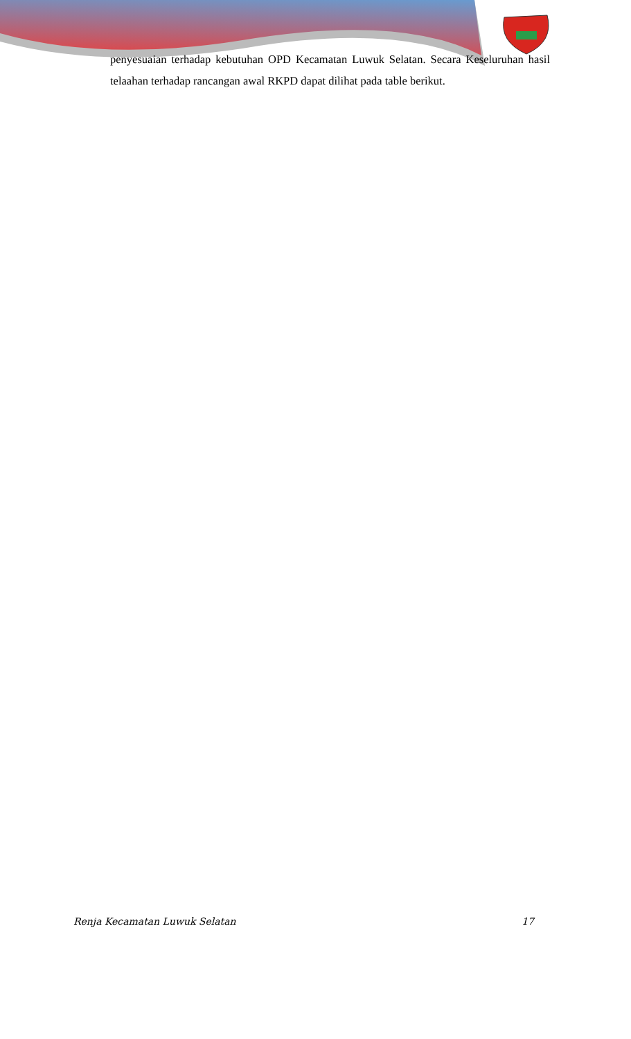penyesuaian terhadap kebutuhan OPD Kecamatan Luwuk Selatan. Secara Keseluruhan hasil telaahan terhadap rancangan awal RKPD dapat dilihat pada table berikut.
Renja Kecamatan Luwuk Selatan 17